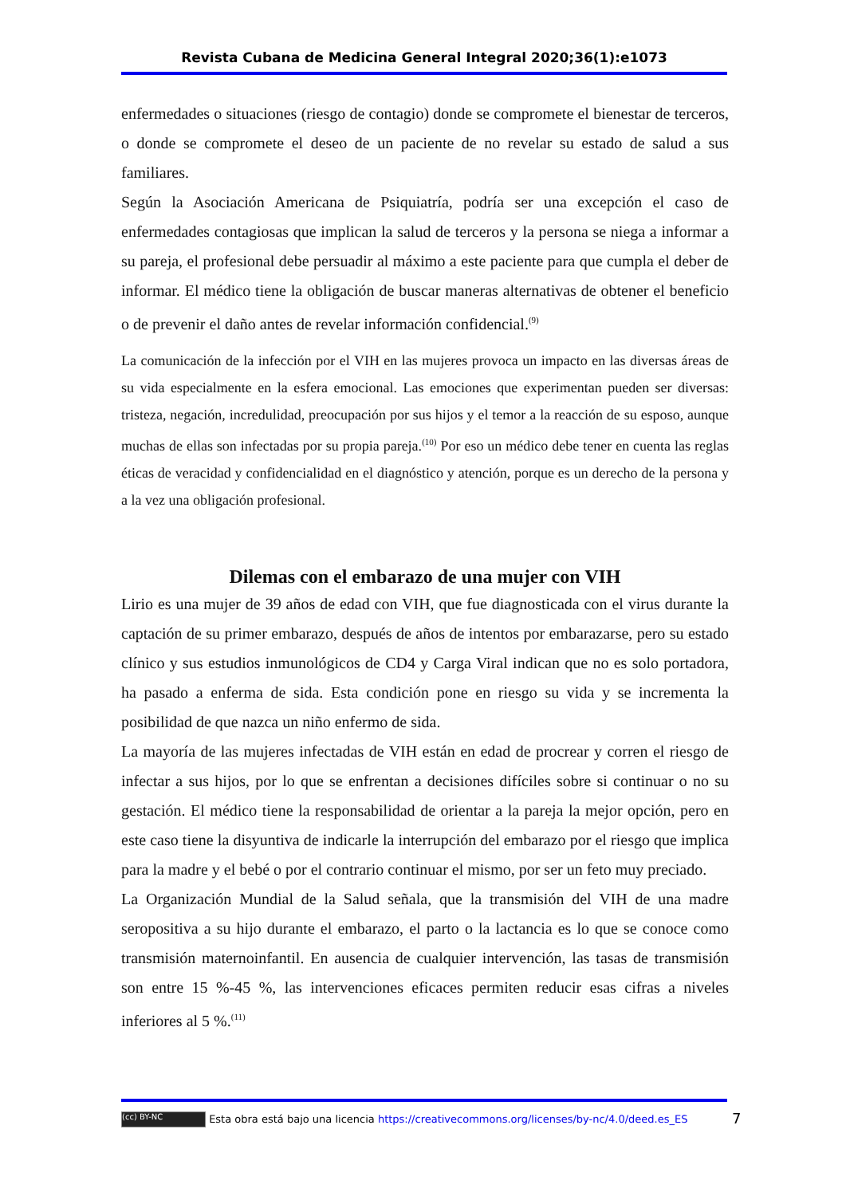Revista Cubana de Medicina General Integral 2020;36(1):e1073
enfermedades o situaciones (riesgo de contagio) donde se compromete el bienestar de terceros, o donde se compromete el deseo de un paciente de no revelar su estado de salud a sus familiares.
Según la Asociación Americana de Psiquiatría, podría ser una excepción el caso de enfermedades contagiosas que implican la salud de terceros y la persona se niega a informar a su pareja, el profesional debe persuadir al máximo a este paciente para que cumpla el deber de informar. El médico tiene la obligación de buscar maneras alternativas de obtener el beneficio o de prevenir el daño antes de revelar información confidencial.<sup>(9)</sup>
La comunicación de la infección por el VIH en las mujeres provoca un impacto en las diversas áreas de su vida especialmente en la esfera emocional. Las emociones que experimentan pueden ser diversas: tristeza, negación, incredulidad, preocupación por sus hijos y el temor a la reacción de su esposo, aunque muchas de ellas son infectadas por su propia pareja.<sup>(10)</sup> Por eso un médico debe tener en cuenta las reglas éticas de veracidad y confidencialidad en el diagnóstico y atención, porque es un derecho de la persona y a la vez una obligación profesional.
Dilemas con el embarazo de una mujer con VIH
Lirio es una mujer de 39 años de edad con VIH, que fue diagnosticada con el virus durante la captación de su primer embarazo, después de años de intentos por embarazarse, pero su estado clínico y sus estudios inmunológicos de CD4 y Carga Viral indican que no es solo portadora, ha pasado a enferma de sida. Esta condición pone en riesgo su vida y se incrementa la posibilidad de que nazca un niño enfermo de sida.
La mayoría de las mujeres infectadas de VIH están en edad de procrear y corren el riesgo de infectar a sus hijos, por lo que se enfrentan a decisiones difíciles sobre si continuar o no su gestación. El médico tiene la responsabilidad de orientar a la pareja la mejor opción, pero en este caso tiene la disyuntiva de indicarle la interrupción del embarazo por el riesgo que implica para la madre y el bebé o por el contrario continuar el mismo, por ser un feto muy preciado.
La Organización Mundial de la Salud señala, que la transmisión del VIH de una madre seropositiva a su hijo durante el embarazo, el parto o la lactancia es lo que se conoce como transmisión maternoinfantil. En ausencia de cualquier intervención, las tasas de transmisión son entre 15 %-45 %, las intervenciones eficaces permiten reducir esas cifras a niveles inferiores al 5 %.<sup>(11)</sup>
(cc) BY-NC Esta obra está bajo una licencia https://creativecommons.org/licenses/by-nc/4.0/deed.es_ES
7